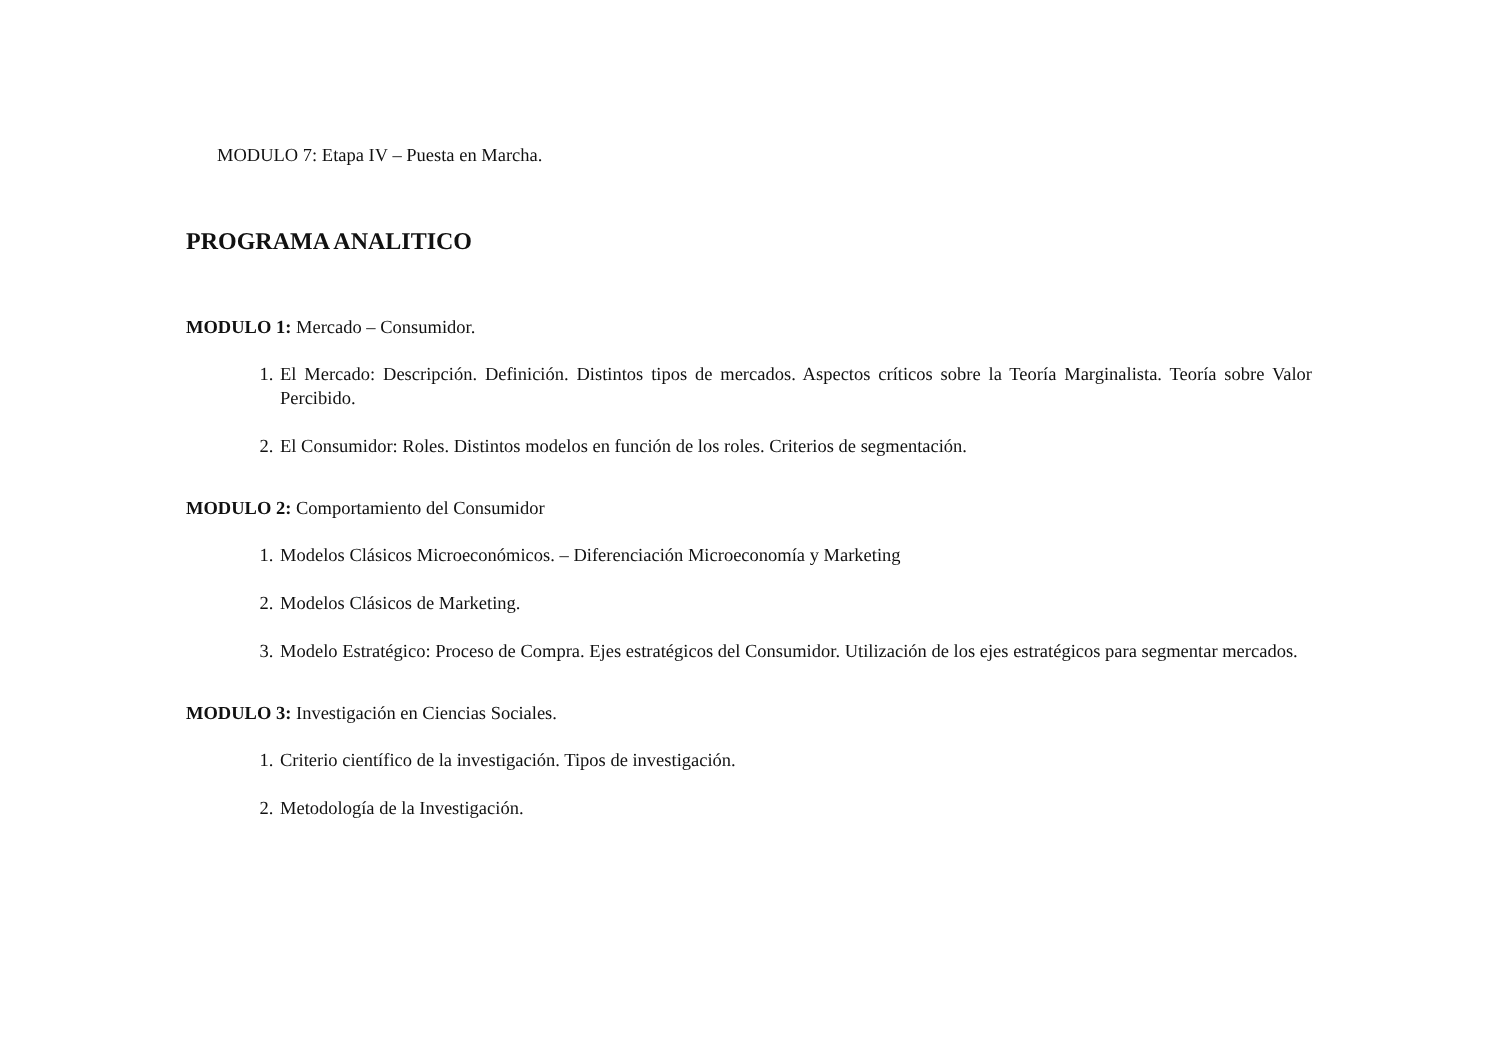MODULO 7: Etapa IV – Puesta en Marcha.
PROGRAMA ANALITICO
MODULO 1: Mercado – Consumidor.
1. El Mercado: Descripción. Definición. Distintos tipos de mercados. Aspectos críticos sobre la Teoría Marginalista. Teoría sobre Valor Percibido.
2. El Consumidor: Roles. Distintos modelos en función de los roles. Criterios de segmentación.
MODULO 2: Comportamiento del Consumidor
1. Modelos Clásicos Microeconómicos. – Diferenciación Microeconomía y Marketing
2. Modelos Clásicos de Marketing.
3. Modelo Estratégico: Proceso de Compra. Ejes estratégicos del Consumidor. Utilización de los ejes estratégicos para segmentar mercados.
MODULO 3: Investigación en Ciencias Sociales.
1. Criterio científico de la investigación. Tipos de investigación.
2. Metodología de la Investigación.